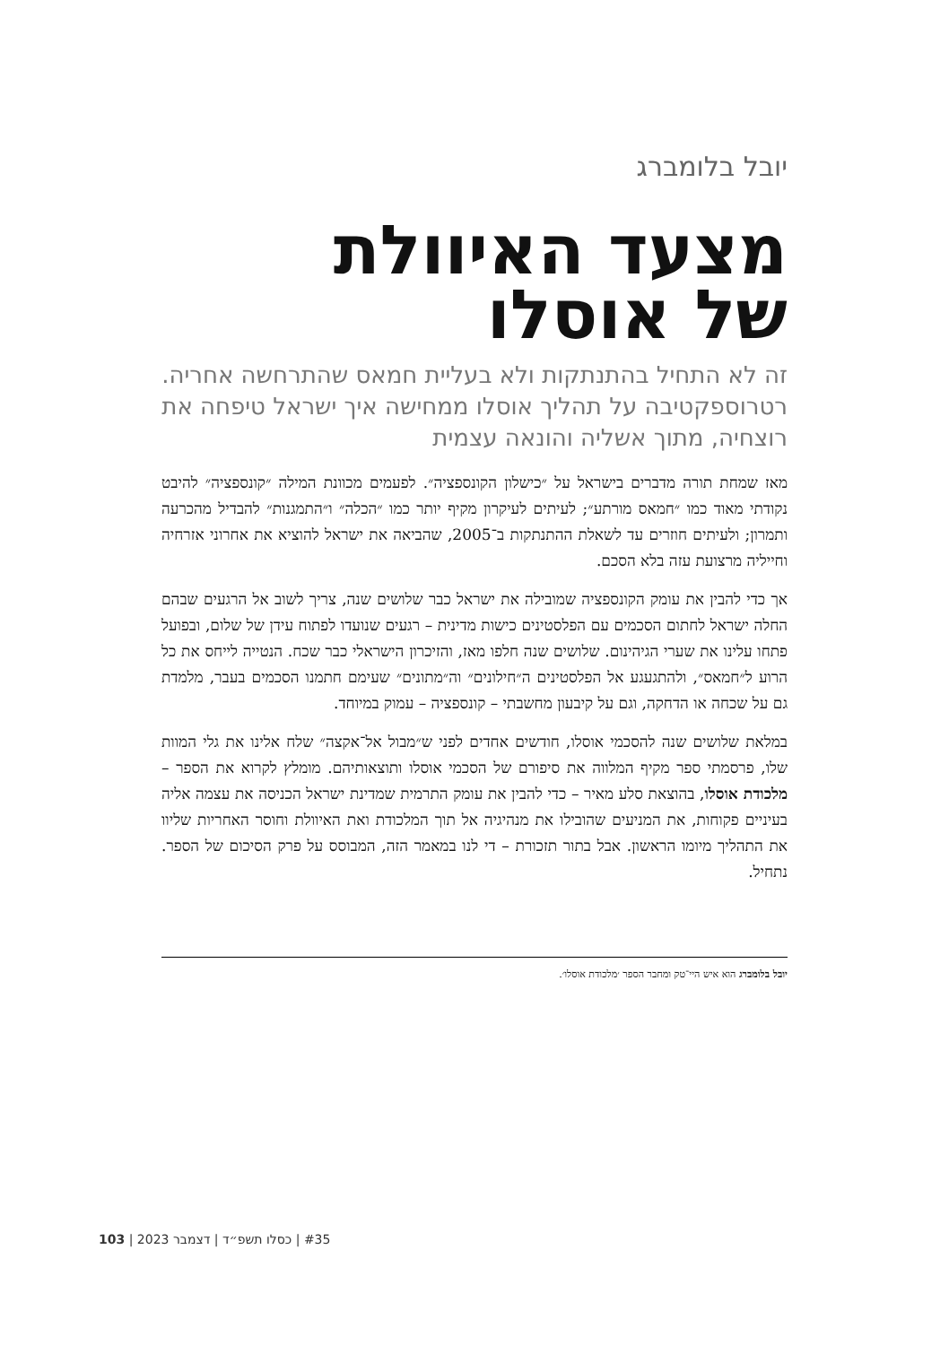יובל בלומברג
מצעד האיוולת
של אוסלו
זה לא התחיל בהתנתקות ולא בעליית חמאס שהתרחשה אחריה. רטרוספקטיבה על תהליך אוסלו ממחישה איך ישראל טיפחה את רוצחיה, מתוך אשליה והונאה עצמית
מאז שמחת תורה מדברים בישראל על ״כישלון הקונספציה״. לפעמים מכוונת המילה ״קונספציה״ להיבט נקודתי מאוד כמו ״חמאס מורתע״; לעיתים לעיקרון מקיף יותר כמו ״הכלה״ ו״התמגנות״ להבדיל מהכרעה ותמרון; ולעיתים חוזרים עד לשאלת ההתנתקות ב־2005, שהביאה את ישראל להוציא את אחרוני אזרחיה וחייליה מרצועת עזה בלא הסכם.
אך כדי להבין את עומק הקונספציה שמובילה את ישראל כבר שלושים שנה, צריך לשוב אל הרגעים שבהם החלה ישראל לחתום הסכמים עם הפלסטינים כישות מדינית – רגעים שנועדו לפתוח עידן של שלום, ובפועל פתחו עלינו את שערי הגיהינום. שלושים שנה חלפו מאז, והזיכרון הישראלי כבר שכח. הנטייה לייחס את כל הרוע ל״חמאס״, ולהתגעגע אל הפלסטינים ה״חילונים״ וה״מתונים״ שעימם חתמנו הסכמים בעבר, מלמדת גם על שכחה או הדחקה, וגם על קיבעון מחשבתי – קונספציה – עמוק במיוחד.
במלאת שלושים שנה להסכמי אוסלו, חודשים אחדים לפני ש״מבול אל־אקצה״ שלח אלינו את גלי המוות שלו, פרסמתי ספר מקיף המלווה את סיפורם של הסכמי אוסלו ותוצאותיהם. מומלץ לקרוא את הספר – מלכודת אוסלו, בהוצאת סלע מאיר – כדי להבין את עומק התרמית שמדינת ישראל הכניסה את עצמה אליה בעיניים פקוחות, את המניעים שהובילו את מנהיגיה אל תוך המלכודת ואת האיוולת וחוסר האחריות שליוו את התהליך מיומו הראשון. אבל בתור תזכורת – די לנו במאמר הזה, המבוסס על פרק הסיכום של הספר. נתחיל.
יובל בלומברג הוא איש היי־טק ומחבר הספר ׳מלכודת אוסלו׳.
#35 | כסלו תשפ״ד | דצמבר 2023 | 103